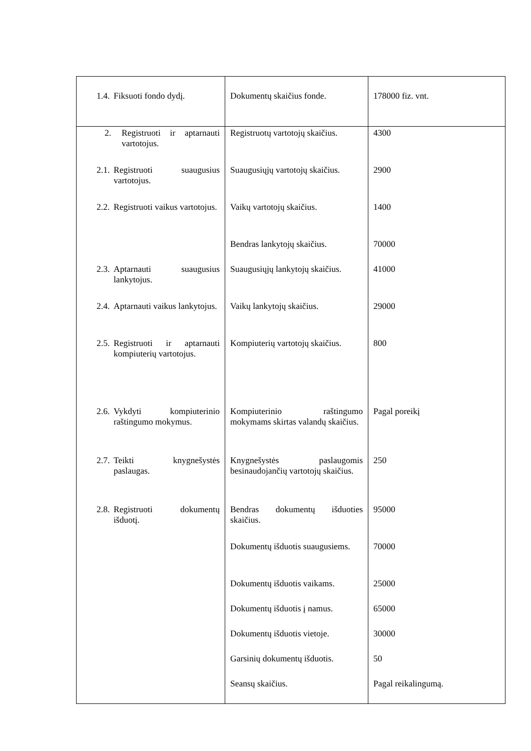| 1.4. Fiksuoti fondo dydį. | Dokumentų skaičius fonde. | 178000 fiz. vnt. |
| 2. Registruoti ir aptarnauti vartotojus. 2.1. Registruoti suaugusius vartotojus. 2.2. Registruoti vaikus vartotojus. 2.3. Aptarnauti suaugusius lankytojus. 2.4. Aptarnauti vaikus lankytojus. 2.5. Registruoti ir aptarnauti kompiuterių vartotojus. 2.6. Vykdyti kompiuterinio raštingumo mokymus. 2.7. Teikti knygnešystės paslaugas. 2.8. Registruoti dokumentų išduotį. | Registruotų vartotojų skaičius. Suaugusiųjų vartotojų skaičius. Vaikų vartotojų skaičius. Bendras lankytojų skaičius. Suaugusiųjų lankytojų skaičius. Vaikų lankytojų skaičius. Kompiuterių vartotojų skaičius. Kompiuterinio raštingumo mokymams skirtas valandų skaičius. Knygnešystės paslaugomis besinaudojančių vartotojų skaičius. Bendras dokumentų išduoties skaičius. Dokumentų išduotis suaugusiems. Dokumentų išduotis vaikams. Dokumentų išduotis į namus. Dokumentų išduotis vietoje. Garsinių dokumentų išduotis. Seansų skaičius. | 4300 2900 1400 70000 41000 29000 800 Pagal poreikį 250 95000 70000 25000 65000 30000 50 Pagal reikalingumą. |